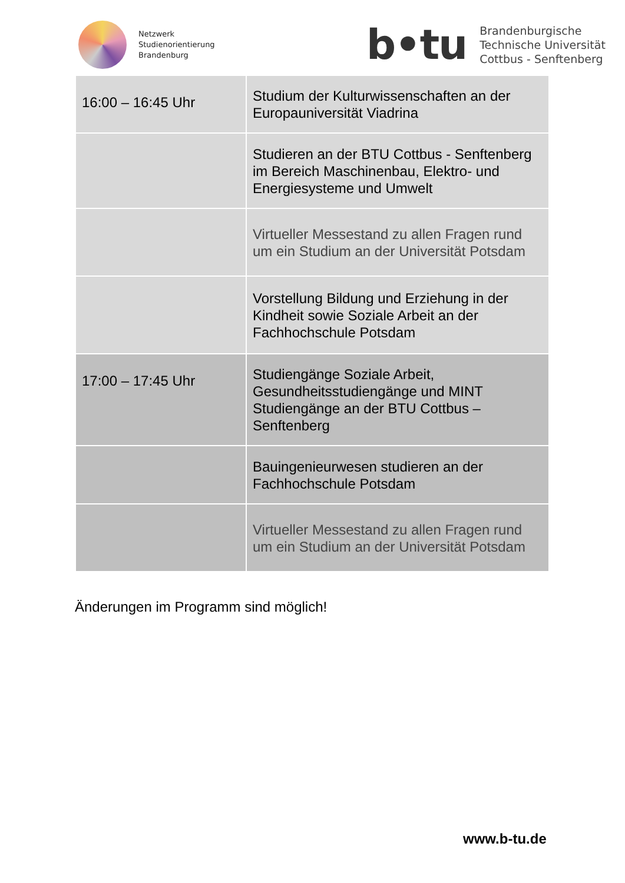Netzwerk
Studienorientierung
Brandenburg
b•tu
Brandenburgische
Technische Universität
Cottbus - Senftenberg
| 16:00 – 16:45 Uhr | Studium der Kulturwissenschaften an der Europauniversität Viadrina |
| | Studieren an der BTU Cottbus - Senftenberg im Bereich Maschinenbau, Elektro- und Energiesysteme und Umwelt |
| | Virtueller Messestand zu allen Fragen rund um ein Studium an der Universität Potsdam |
| | Vorstellung Bildung und Erziehung in der Kindheit sowie Soziale Arbeit an der Fachhochschule Potsdam |
| 17:00 – 17:45 Uhr | Studiengänge Soziale Arbeit, Gesundheitsstudiengänge und MINT Studiengänge an der BTU Cottbus – Senftenberg |
| | Bauingenieurwesen studieren an der Fachhochschule Potsdam |
| | Virtueller Messestand zu allen Fragen rund um ein Studium an der Universität Potsdam |
Änderungen im Programm sind möglich!
www.b-tu.de